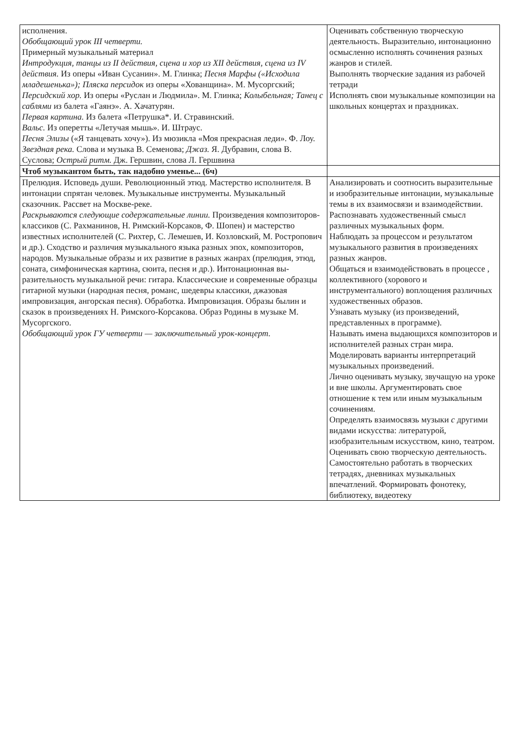| исполнения. Обобщающий урок III четверти. Примерный музыкальный материал Интродукция, танцы из II действия, сцена и хор из XII действия, сцена из IV действия. Из оперы «Иван Сусанин». М. Глинка; Песня Марфы («Исходила младешенька»); Пляска персидок из оперы «Хованщина». М. Мусоргский; Персидский хор. Из оперы «Руслан и Людмила». М. Глинка; Колыбельная; Танец с саблями из балета «Гаянэ». А. Хачатурян. Первая картина. Из балета «Петрушка*. И. Стравинский. Вальс. Из оперетты «Летучая мышь». И. Штраус. Песня Элизы («Я танцевать хочу»). Из мюзикла «Моя прекрасная леди». Ф. Лоу. Звездная река. Слова и музыка В. Семенова; Джаз. Я. Дубравин, слова В. Суслова; Острый ритм. Дж. Гершвин, слова Л. Гершвина | Оценивать собственную творческую деятельность. Выразительно, интонационно осмысленно исполнять сочинения разных жанров и стилей. Выполнять творческие задания из рабочей тетради Исполнять свои музыкальные композиции на школьных концертах и праздниках. |
| Чтоб музыкантом быть, так надобно уменье... (6ч) | |
| Прелюдия. Исповедь души. Революционный этюд. Мастерство исполнителя. В интонации спрятан человек. Музыкальные инструменты. Музыкальный сказочник. Рассвет на Москве-реке. Раскрываются следующие содержательные линии. Произведения композиторов-классиков (С. Рахманинов, Н. Римский-Корсаков, Ф. Шопен) и мастерство известных исполнителей (С. Рихтер, С. Лемешев, И. Козловский, М. Ростропович и др.). Сходство и различия музыкального языка разных эпох, композиторов, народов. Музыкальные образы и их развитие в разных жанрах (прелюдия, этюд, соната, симфоническая картина, сюита, песня и др.). Интонационная вы- разительность музыкальной речи: гитара. Классические и современные образцы гитарной музыки (народная песня, романс, шедевры классики, джазовая импровизация, ангорская песня). Обработка. Импровизация. Образы былин и сказок в произведениях Н. Римского-Корсакова. Образ Родины в музыке М. Мусоргского. Обобщающий урок ГУ четверти — заключительный урок-концерт. | Анализировать и соотносить выразительные и изобразительные интонации, музыкальные темы в их взаимосвязи и взаимодействии. Распознавать художественный смысл различных музыкальных форм. Наблюдать за процессом и результатом музыкального развития в произведениях разных жанров. Общаться и взаимодействовать в процессе , коллективного (хорового и инструментального) воплощения различных художественных образов. Узнавать музыку (из произведений, представленных в программе). Называть имена выдающихся композиторов и исполнителей разных стран мира. Моделировать варианты интерпретаций музыкальных произведений. Лично оценивать музыку, звучащую на уроке и вне школы. Аргументировать свое отношение к тем или иным музыкальным сочинениям. Определять взаимосвязь музыки с другими видами искусства: литературой, изобразительным искусством, кино, театром. Оценивать свою творческую деятельность. Самостоятельно работать в творческих тетрадях, дневниках музыкальных впечатлений. Формировать фонотеку, библиотеку, видеотеку |